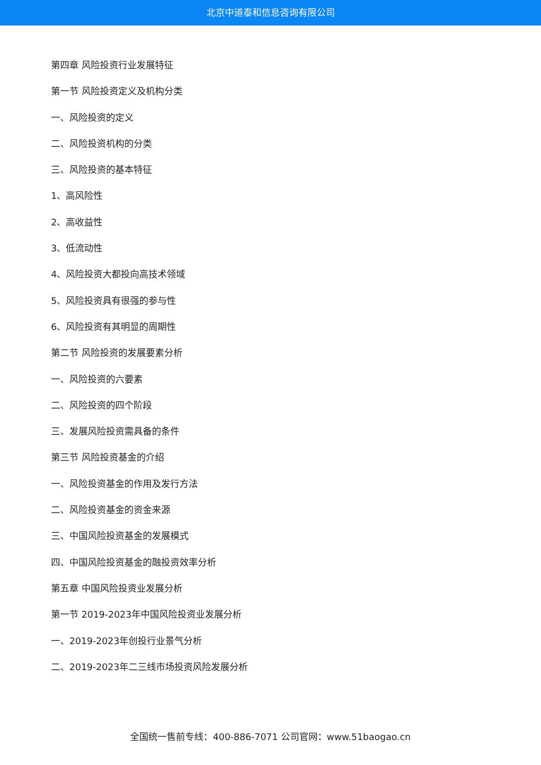北京中道泰和信息咨询有限公司
第四章 风险投资行业发展特征
第一节 风险投资定义及机构分类
一、风险投资的定义
二、风险投资机构的分类
三、风险投资的基本特征
1、高风险性
2、高收益性
3、低流动性
4、风险投资大都投向高技术领域
5、风险投资具有很强的参与性
6、风险投资有其明显的周期性
第二节 风险投资的发展要素分析
一、风险投资的六要素
二、风险投资的四个阶段
三、发展风险投资需具备的条件
第三节 风险投资基金的介绍
一、风险投资基金的作用及发行方法
二、风险投资基金的资金来源
三、中国风险投资基金的发展模式
四、中国风险投资基金的融投资效率分析
第五章 中国风险投资业发展分析
第一节 2019-2023年中国风险投资业发展分析
一、2019-2023年创投行业景气分析
二、2019-2023年二三线市场投资风险发展分析
全国统一售前专线：400-886-7071 公司官网：www.51baogao.cn